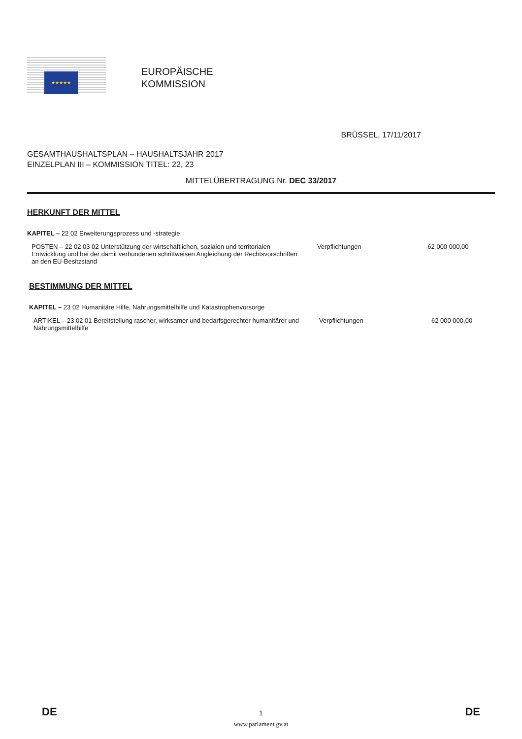★★★★★
EUROPÄISCHE
KOMMISSION
BRÜSSEL, 17/11/2017
GESAMTHAUSHALTSPLAN – HAUSHALTSJAHR 2017
EINZELPLAN III – KOMMISSION TITEL: 22, 23
MITTELÜBERTRAGUNG Nr. DEC 33/2017
HERKUNFT DER MITTEL
KAPITEL – 22 02 Erweiterungsprozess und -strategie
POSTEN – 22 02 03 02 Unterstützung der wirtschaftlichen, sozialen und territorialen Entwicklung und bei der damit verbundenen schrittweisen Angleichung der Rechtsvorschriften an den EU-Besitzstand
Verpflichtungen -62 000 000,00
BESTIMMUNG DER MITTEL
KAPITEL – 23 02 Humanitäre Hilfe, Nahrungsmittelhilfe und Katastrophenvorsorge
ARTIKEL – 23 02 01 Bereitstellung rascher, wirksamer und bedarfsgerechter humanitärer und Nahrungsmittelhilfe
Verpflichtungen 62 000 000,00
DE 1 DE
www.parlament.gv.at